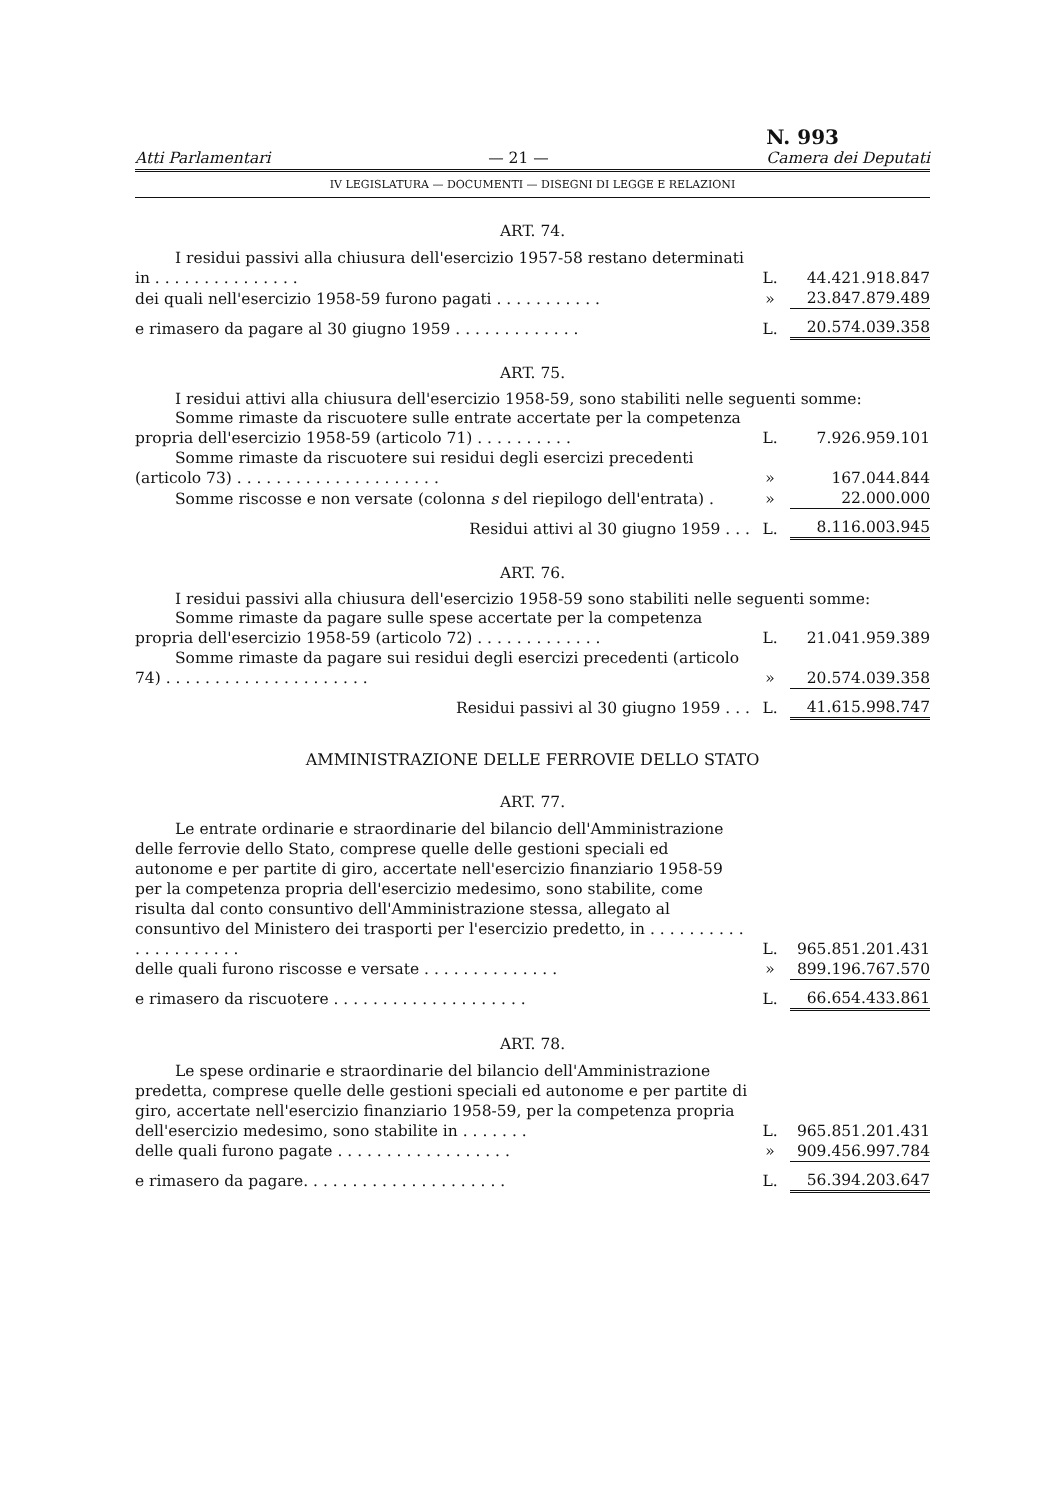Atti Parlamentari — 21 — N. 993
Camera dei Deputati
IV LEGISLATURA — DOCUMENTI — DISEGNI DI LEGGE E RELAZIONI
ART. 74.
| I residui passivi alla chiusura dell'esercizio 1957-58 restano determinati in . . . . . . . . . . . . . . . | L. | 44.421.918.847 |
| dei quali nell'esercizio 1958-59 furono pagati . . . . . . . . . . . | » | 23.847.879.489 |
| e rimasero da pagare al 30 giugno 1959 . . . . . . . . . . . . . | L. | 20.574.039.358 |
ART. 75.
I residui attivi alla chiusura dell'esercizio 1958-59, sono stabiliti nelle seguenti somme:
| Somme rimaste da riscuotere sulle entrate accertate per la competenza propria dell'esercizio 1958-59 (articolo 71) . . . . . . . . . . | L. | 7.926.959.101 |
| Somme rimaste da riscuotere sui residui degli esercizi precedenti (articolo 73) . . . . . . . . . . . . . . . . . . . . . | » | 167.044.844 |
| Somme riscosse e non versate (colonna s del riepilogo dell'entrata) . | » | 22.000.000 |
| Residui attivi al 30 giugno 1959 . . . | L. | 8.116.003.945 |
ART. 76.
I residui passivi alla chiusura dell'esercizio 1958-59 sono stabiliti nelle seguenti somme:
| Somme rimaste da pagare sulle spese accertate per la competenza propria dell'esercizio 1958-59 (articolo 72) . . . . . . . . . . . . . | L. | 21.041.959.389 |
| Somme rimaste da pagare sui residui degli esercizi precedenti (articolo 74) . . . . . . . . . . . . . . . . . . . . . | » | 20.574.039.358 |
| Residui passivi al 30 giugno 1959 . . . | L. | 41.615.998.747 |
AMMINISTRAZIONE DELLE FERROVIE DELLO STATO
ART. 77.
| Le entrate ordinarie e straordinarie del bilancio dell'Amministrazione delle ferrovie dello Stato, comprese quelle delle gestioni speciali ed autonome e per partite di giro, accertate nell'esercizio finanziario 1958-59 per la competenza propria dell'esercizio medesimo, sono stabilite, come risulta dal conto consuntivo dell'Amministrazione stessa, allegato al consuntivo del Ministero dei trasporti per l'esercizio predetto, in . . . . . . . . . . . . . . . . . . . . . | L. | 965.851.201.431 |
| delle quali furono riscosse e versate . . . . . . . . . . . . . . | » | 899.196.767.570 |
| e rimasero da riscuotere . . . . . . . . . . . . . . . . . . . . | L. | 66.654.433.861 |
ART. 78.
| Le spese ordinarie e straordinarie del bilancio dell'Amministrazione predetta, comprese quelle delle gestioni speciali ed autonome e per partite di giro, accertate nell'esercizio finanziario 1958-59, per la competenza propria dell'esercizio medesimo, sono stabilite in . . . . . . . | L. | 965.851.201.431 |
| delle quali furono pagate . . . . . . . . . . . . . . . . . . | » | 909.456.997.784 |
| e rimasero da pagare. . . . . . . . . . . . . . . . . . . . . | L. | 56.394.203.647 |